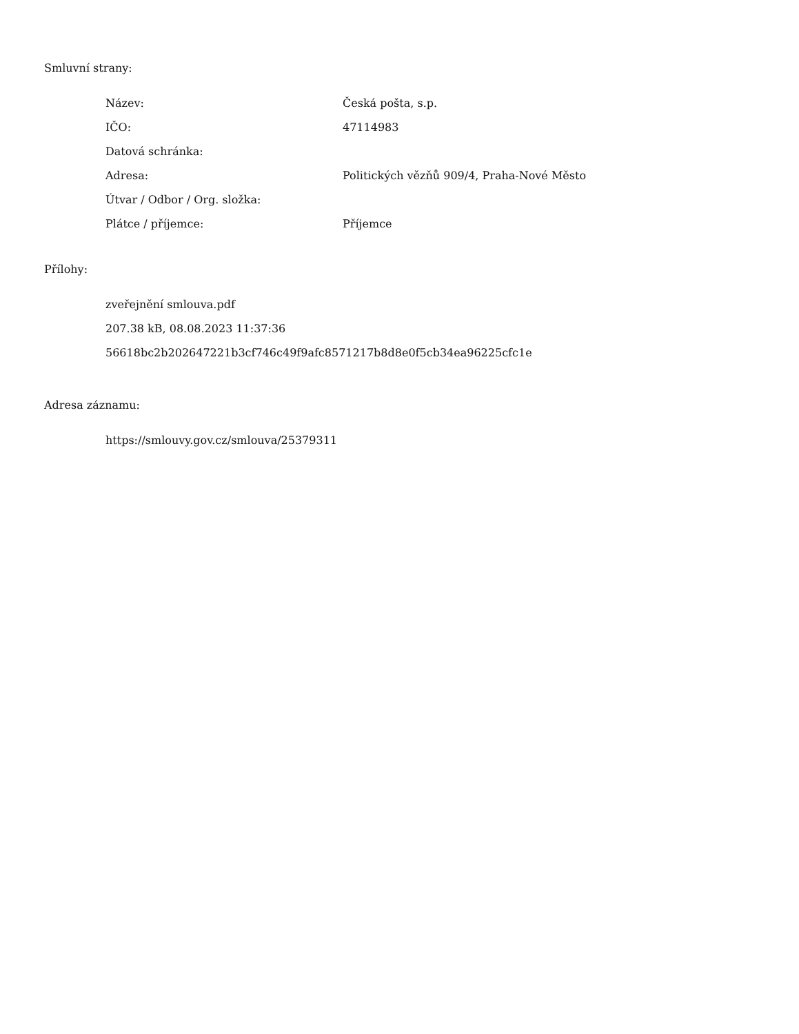Smluvní strany:
| Název: | Česká pošta, s.p. |
| IČO: | 47114983 |
| Datová schránka: | |
| Adresa: | Politických vězňů 909/4, Praha-Nové Město |
| Útvar / Odbor / Org. složka: | |
| Plátce / příjemce: | Příjemce |
Přílohy:
zveřejnění smlouva.pdf
207.38 kB, 08.08.2023 11:37:36
56618bc2b202647221b3cf746c49f9afc8571217b8d8e0f5cb34ea96225cfc1e
Adresa záznamu:
https://smlouvy.gov.cz/smlouva/25379311